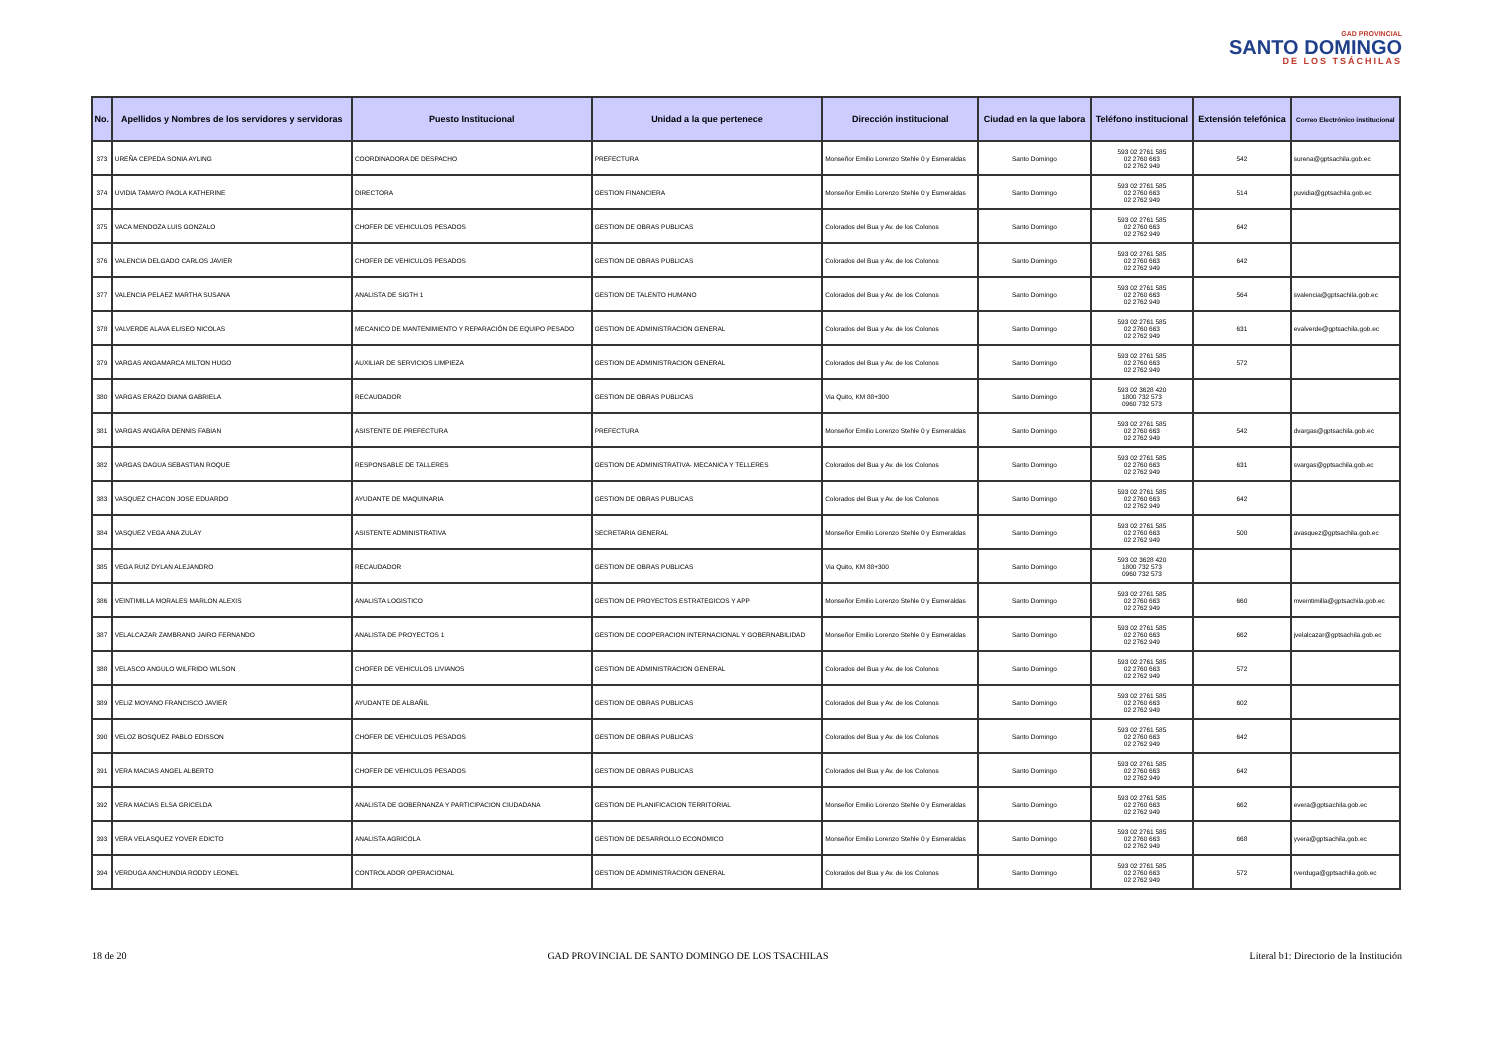GAD PROVINCIAL
SANTO DOMINGO
DE LOS TSÁCHILAS
| No. | Apellidos y Nombres de los servidores y servidoras | Puesto Institucional | Unidad a la que pertenece | Dirección institucional | Ciudad en la que labora | Teléfono institucional | Extensión telefónica | Correo Electrónico institucional |
| --- | --- | --- | --- | --- | --- | --- | --- | --- |
| 373 | UREÑA CEPEDA SONIA AYLING | COORDINADORA DE DESPACHO | PREFECTURA | Monseñor Emilio Lorenzo Stehle 0 y Esmeraldas | Santo Domingo | 593 02 2761 585 02 2760 663 02 2762 949 | 542 | surena@gptsachila.gob.ec |
| 374 | UVIDIA TAMAYO PAOLA KATHERINE | DIRECTORA | GESTION FINANCIERA | Monseñor Emilio Lorenzo Stehle 0 y Esmeraldas | Santo Domingo | 593 02 2761 585 02 2760 663 02 2762 949 | 514 | puvidia@gptsachila.gob.ec |
| 375 | VACA MENDOZA LUIS GONZALO | CHOFER DE VEHICULOS PESADOS | GESTION DE OBRAS PUBLICAS | Colorados del Bua y Av. de los Colonos | Santo Domingo | 593 02 2761 585 02 2760 663 02 2762 949 | 642 | |
| 376 | VALENCIA DELGADO CARLOS JAVIER | CHOFER DE VEHICULOS PESADOS | GESTION DE OBRAS PUBLICAS | Colorados del Bua y Av. de los Colonos | Santo Domingo | 593 02 2761 585 02 2760 663 02 2762 949 | 642 | |
| 377 | VALENCIA PELAEZ MARTHA SUSANA | ANALISTA DE SIGTH 1 | GESTION DE TALENTO HUMANO | Colorados del Bua y Av. de los Colonos | Santo Domingo | 593 02 2761 585 02 2760 663 02 2762 949 | 564 | svalencia@gptsachila.gob.ec |
| 378 | VALVERDE ALAVA ELISEO NICOLAS | MECANICO DE MANTENIMIENTO Y REPARACIÓN DE EQUIPO PESADO | GESTION DE ADMINISTRACION GENERAL | Colorados del Bua y Av. de los Colonos | Santo Domingo | 593 02 2761 585 02 2760 663 02 2762 949 | 631 | evalverde@gptsachila.gob.ec |
| 379 | VARGAS ANGAMARCA MILTON HUGO | AUXILIAR DE SERVICIOS LIMPIEZA | GESTION DE ADMINISTRACION GENERAL | Colorados del Bua y Av. de los Colonos | Santo Domingo | 593 02 2761 585 02 2760 663 02 2762 949 | 572 | |
| 380 | VARGAS ERAZO DIANA GABRIELA | RECAUDADOR | GESTION DE OBRAS PUBLICAS | Via Quito, KM 88+300 | Santo Domingo | 593 02 3628 420 1800 732 573 0960 732 573 | | |
| 381 | VARGAS ANGARA DENNIS FABIAN | ASISTENTE DE PREFECTURA | PREFECTURA | Monseñor Emilio Lorenzo Stehle 0 y Esmeraldas | Santo Domingo | 593 02 2761 585 02 2760 663 02 2762 949 | 542 | dvargas@gptsachila.gob.ec |
| 382 | VARGAS DAGUA SEBASTIAN ROQUE | RESPONSABLE DE TALLERES | GESTION DE ADMINISTRATIVA- MECANICA Y TELLERES | Colorados del Bua y Av. de los Colonos | Santo Domingo | 593 02 2761 585 02 2760 663 02 2762 949 | 631 | svargas@gptsachila.gob.ec |
| 383 | VASQUEZ CHACON JOSE EDUARDO | AYUDANTE DE MAQUINARIA | GESTION DE OBRAS PUBLICAS | Colorados del Bua y Av. de los Colonos | Santo Domingo | 593 02 2761 585 02 2760 663 02 2762 949 | 642 | |
| 384 | VASQUEZ VEGA ANA ZULAY | ASISTENTE ADMINISTRATIVA | SECRETARIA GENERAL | Monseñor Emilio Lorenzo Stehle 0 y Esmeraldas | Santo Domingo | 593 02 2761 585 02 2760 663 02 2762 949 | 500 | avasquez@gptsachila.gob.ec |
| 385 | VEGA RUIZ DYLAN ALEJANDRO | RECAUDADOR | GESTION DE OBRAS PUBLICAS | Via Quito, KM 88+300 | Santo Domingo | 593 02 3628 420 1800 732 573 0960 732 573 | | |
| 386 | VEINTIMILLA MORALES MARLON ALEXIS | ANALISTA LOGISTICO | GESTION DE PROYECTOS ESTRATEGICOS Y APP | Monseñor Emilio Lorenzo Stehle 0 y Esmeraldas | Santo Domingo | 593 02 2761 585 02 2760 663 02 2762 949 | 660 | mveintimilla@gptsachila.gob.ec |
| 387 | VELALCAZAR ZAMBRANO JAIRO FERNANDO | ANALISTA DE PROYECTOS 1 | GESTION DE COOPERACION INTERNACIONAL Y GOBERNABILIDAD | Monseñor Emilio Lorenzo Stehle 0 y Esmeraldas | Santo Domingo | 593 02 2761 585 02 2760 663 02 2762 949 | 662 | jvelalcazar@gptsachila.gob.ec |
| 388 | VELASCO ANGULO WILFRIDO WILSON | CHOFER DE VEHICULOS LIVIANOS | GESTION DE ADMINISTRACION GENERAL | Colorados del Bua y Av. de los Colonos | Santo Domingo | 593 02 2761 585 02 2760 663 02 2762 949 | 572 | |
| 389 | VELIZ MOYANO FRANCISCO JAVIER | AYUDANTE DE ALBAÑIL | GESTION DE OBRAS PUBLICAS | Colorados del Bua y Av. de los Colonos | Santo Domingo | 593 02 2761 585 02 2760 663 02 2762 949 | 602 | |
| 390 | VELOZ BOSQUEZ PABLO EDISSON | CHOFER DE VEHICULOS PESADOS | GESTION DE OBRAS PUBLICAS | Colorados del Bua y Av. de los Colonos | Santo Domingo | 593 02 2761 585 02 2760 663 02 2762 949 | 642 | |
| 391 | VERA MACIAS ANGEL ALBERTO | CHOFER DE VEHICULOS PESADOS | GESTION DE OBRAS PUBLICAS | Colorados del Bua y Av. de los Colonos | Santo Domingo | 593 02 2761 585 02 2760 663 02 2762 949 | 642 | |
| 392 | VERA MACIAS ELSA GRICELDA | ANALISTA DE GOBERNANZA Y PARTICIPACION CIUDADANA | GESTION DE PLANIFICACION TERRITORIAL | Monseñor Emilio Lorenzo Stehle 0 y Esmeraldas | Santo Domingo | 593 02 2761 585 02 2760 663 02 2762 949 | 662 | evera@gptsachila.gob.ec |
| 393 | VERA VELASQUEZ YOVER EDICTO | ANALISTA AGRICOLA | GESTION DE DESARROLLO ECONOMICO | Monseñor Emilio Lorenzo Stehle 0 y Esmeraldas | Santo Domingo | 593 02 2761 585 02 2760 663 02 2762 949 | 668 | yvera@gptsachila.gob.ec |
| 394 | VERDUGA ANCHUNDIA RODDY LEONEL | CONTROLADOR OPERACIONAL | GESTION DE ADMINISTRACION GENERAL | Colorados del Bua y Av. de los Colonos | Santo Domingo | 593 02 2761 585 02 2760 663 02 2762 949 | 572 | rverduga@gptsachila.gob.ec |
18 de 20 GAD PROVINCIAL DE SANTO DOMINGO DE LOS TSACHILAS Literal b1: Directorio de la Institución